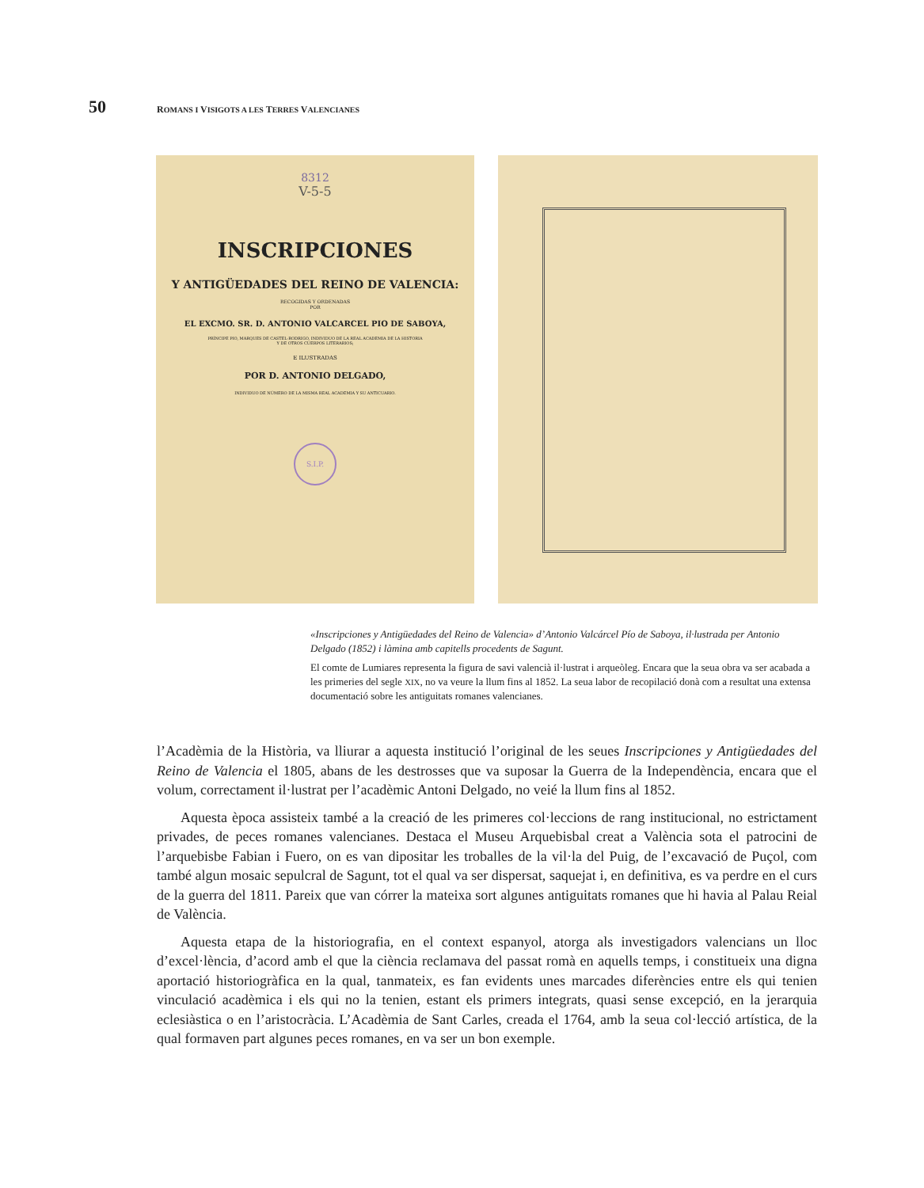50 ROMANS I VISIGOTS A LES TERRES VALENCIANES
8312
V-5-5
INSCRIPCIONES
Y ANTIGÜEDADES DEL REINO DE VALENCIA:
RECOGIDAS Y ORDENADAS
POR
EL EXCMO. SR. D. ANTONIO VALCARCEL PIO DE SABOYA,
PRÍNCIPE PIO, MARQUES DE CASTEL-RODRIGO, INDIVIDUO DE LA REAL ACADEMIA DE LA HISTORIA
Y DE OTROS CUERPOS LITERARIOS;
E ILUSTRADAS
POR D. ANTONIO DELGADO,
INDIVIDUO DE NÚMERO DE LA MISMA REAL ACADEMIA Y SU ANTICUARIO.
S.I.P.
«Inscripciones y Antigüedades del Reino de Valencia» d’Antonio Valcárcel Pío de Saboya, il·lustrada per Antonio Delgado (1852) i làmina amb capitells procedents de Sagunt.
El comte de Lumiares representa la figura de savi valencià il·lustrat i arqueòleg. Encara que la seua obra va ser acabada a les primeries del segle XIX, no va veure la llum fins al 1852. La seua labor de recopilació donà com a resultat una extensa documentació sobre les antiguitats romanes valencianes.
l’Acadèmia de la Història, va lliurar a aquesta institució l’original de les seues Inscripciones y Antigüedades del Reino de Valencia el 1805, abans de les destrosses que va suposar la Guerra de la Independència, encara que el volum, correctament il·lustrat per l’acadèmic Antoni Delgado, no veié la llum fins al 1852.
Aquesta època assisteix també a la creació de les primeres col·leccions de rang institucional, no estrictament privades, de peces romanes valencianes. Destaca el Museu Arquebisbal creat a València sota el patrocini de l’arquebisbe Fabian i Fuero, on es van dipositar les troballes de la vil·la del Puig, de l’excavació de Puçol, com també algun mosaic sepulcral de Sagunt, tot el qual va ser dispersat, saquejat i, en definitiva, es va perdre en el curs de la guerra del 1811. Pareix que van córrer la mateixa sort algunes antiguitats romanes que hi havia al Palau Reial de València.
Aquesta etapa de la historiografia, en el context espanyol, atorga als investigadors valencians un lloc d’excel·lència, d’acord amb el que la ciència reclamava del passat romà en aquells temps, i constitueix una digna aportació historiogràfica en la qual, tanmateix, es fan evidents unes marcades diferències entre els qui tenien vinculació acadèmica i els qui no la tenien, estant els primers integrats, quasi sense excepció, en la jerarquia eclesiàstica o en l’aristocràcia. L’Acadèmia de Sant Carles, creada el 1764, amb la seua col·lecció artística, de la qual formaven part algunes peces romanes, en va ser un bon exemple.